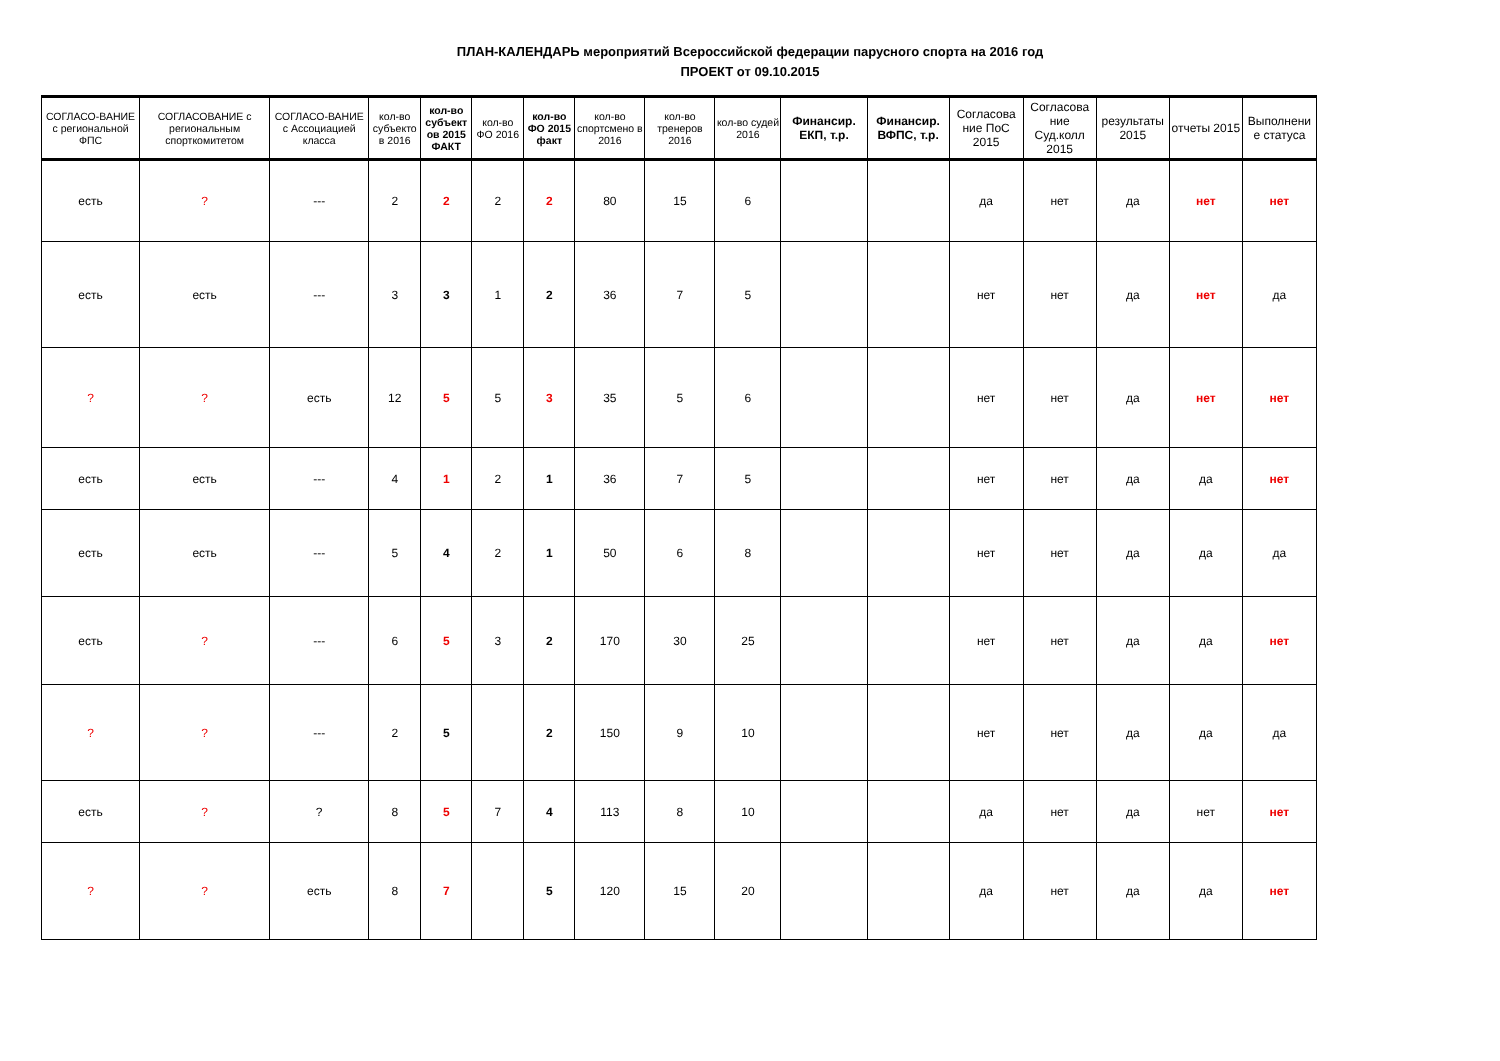ПЛАН-КАЛЕНДАРЬ мероприятий Всероссийской федерации парусного спорта на 2016 год
ПРОЕКТ от 09.10.2015
| СОГЛАСО-ВАНИЕ с региональной ФПС | СОГЛАСОВАНИЕ с региональным спорткомитетом | СОГЛАСО-ВАНИЕ с Ассоциацией класса | кол-во субъекто в 2016 | кол-во субъект ов 2015 ФАКТ | кол-во ФО 2016 | кол-во ФО 2015 факт | кол-во спортсмено в 2016 | кол-во тренеров 2016 | кол-во судей 2016 | Финансир. ЕКП, т.р. | Финансир. ВФПС, т.р. | Согласова ние ПоС 2015 | Согласова ние Суд.колл 2015 | результаты 2015 | отчеты 2015 | Выполнени е статуса |
| --- | --- | --- | --- | --- | --- | --- | --- | --- | --- | --- | --- | --- | --- | --- | --- | --- |
| есть | ? | --- | 2 | 2 | 2 | 2 | 80 | 15 | 6 | | | да | нет | да | нет | нет |
| есть | есть | --- | 3 | 3 | 1 | 2 | 36 | 7 | 5 | | | нет | нет | да | нет | да |
| ? | ? | есть | 12 | 5 | 5 | 3 | 35 | 5 | 6 | | | нет | нет | да | нет | нет |
| есть | есть | --- | 4 | 1 | 2 | 1 | 36 | 7 | 5 | | | нет | нет | да | да | нет |
| есть | есть | --- | 5 | 4 | 2 | 1 | 50 | 6 | 8 | | | нет | нет | да | да | да |
| есть | ? | --- | 6 | 5 | 3 | 2 | 170 | 30 | 25 | | | нет | нет | да | да | нет |
| ? | ? | --- | 2 | 5 | | 2 | 150 | 9 | 10 | | | нет | нет | да | да | да |
| есть | ? | ? | 8 | 5 | 7 | 4 | 113 | 8 | 10 | | | да | нет | да | нет | нет |
| ? | ? | есть | 8 | 7 | | 5 | 120 | 15 | 20 | | | да | нет | да | да | нет |